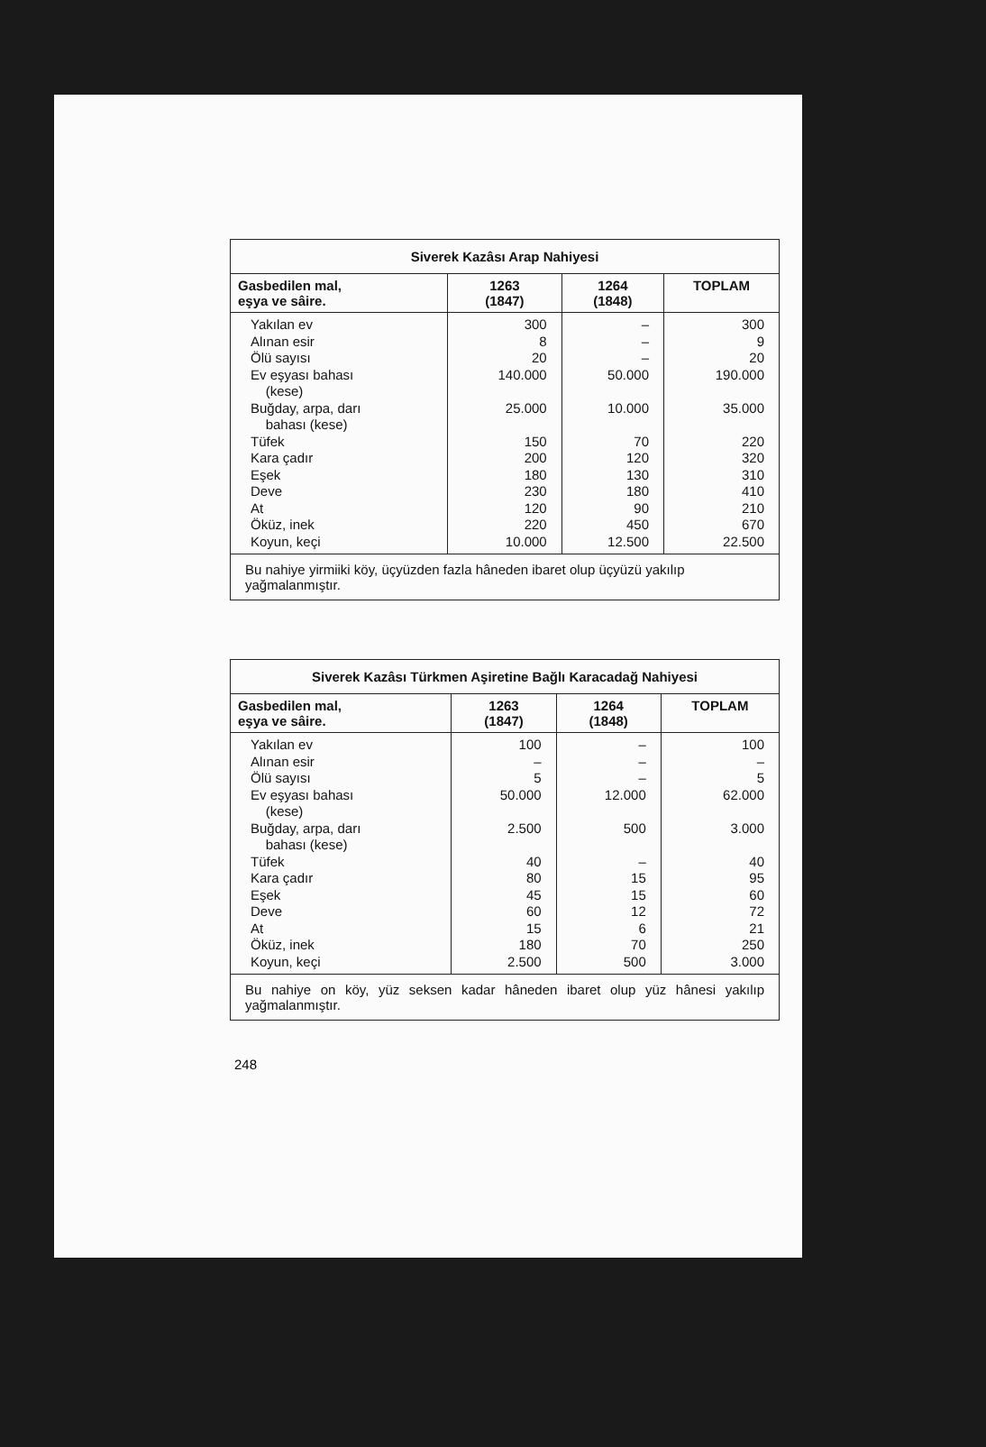| Siverek Kazâsı Arap Nahiyesi | | | |
| Gasbedilen mal, eşya ve sâire. | 1263 (1847) | 1264 (1848) | TOPLAM |
| Yakılan ev Alınan esir Ölü sayısı Ev eşyası bahası (kese) Buğday, arpa, darı bahası (kese) Tüfek Kara çadır Eşek Deve At Öküz, inek Koyun, keçi | 300 8 20 140.000 25.000 150 200 180 230 120 220 10.000 | – – – 50.000 10.000 70 120 130 180 90 450 12.500 | 300 9 20 190.000 35.000 220 320 310 410 210 670 22.500 |
| Bu nahiye yirmiiki köy, üçyüzden fazla hâneden ibaret olup üçyüzü yakılıp yağmalanmıştır. | | | |
| Siverek Kazâsı Türkmen Aşiretine Bağlı Karacadağ Nahiyesi | | | |
| Gasbedilen mal, eşya ve sâire. | 1263 (1847) | 1264 (1848) | TOPLAM |
| Yakılan ev Alınan esir Ölü sayısı Ev eşyası bahası (kese) Buğday, arpa, darı bahası (kese) Tüfek Kara çadır Eşek Deve At Öküz, inek Koyun, keçi | 100 – 5 50.000 2.500 40 80 45 60 15 180 2.500 | – – – 12.000 500 – 15 15 12 6 70 500 | 100 – 5 62.000 3.000 40 95 60 72 21 250 3.000 |
| Bu nahiye on köy, yüz seksen kadar hâneden ibaret olup yüz hânesi yakılıp yağmalanmıştır. | | | |
248